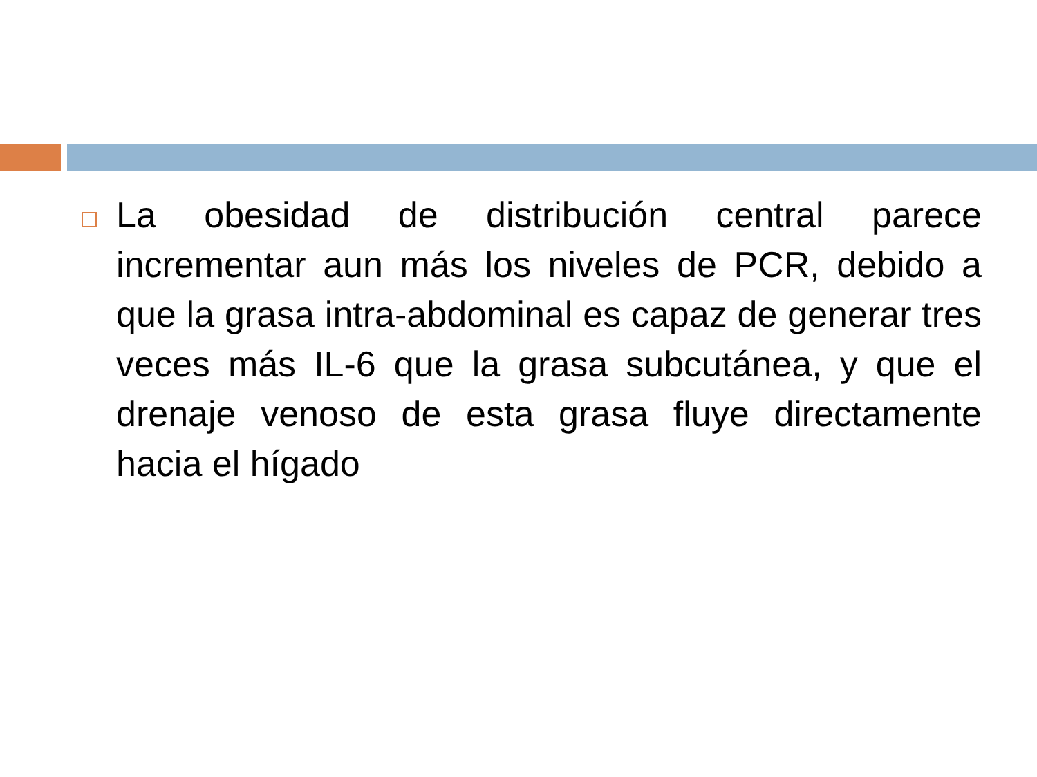La obesidad de distribución central parece incrementar aun más los niveles de PCR, debido a que la grasa intra-abdominal es capaz de generar tres veces más IL-6 que la grasa subcutánea, y que el drenaje venoso de esta grasa fluye directamente hacia el hígado